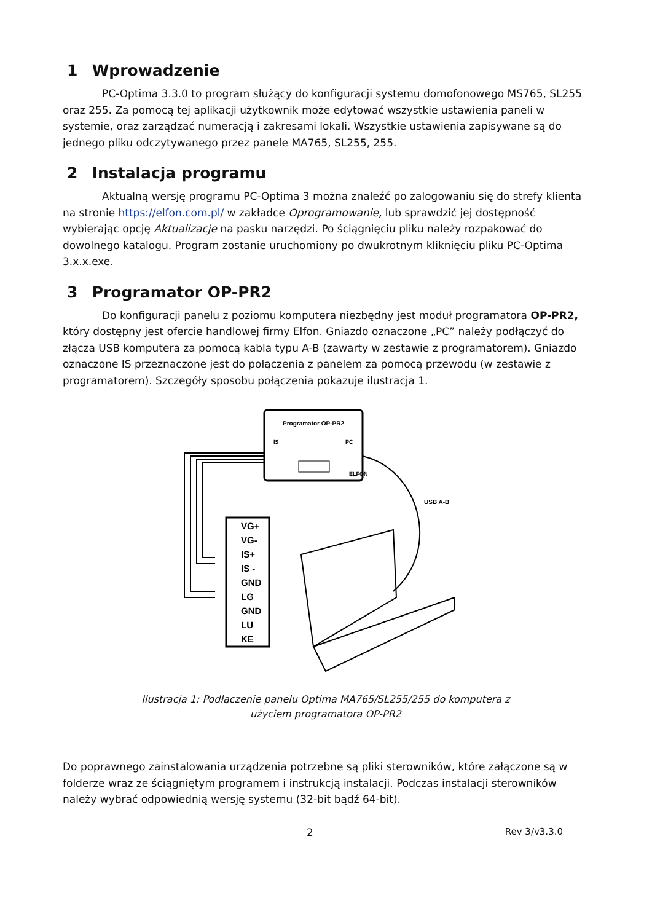1 Wprowadzenie
PC-Optima 3.3.0 to program służący do konfiguracji systemu domofonowego MS765, SL255 oraz 255. Za pomocą tej aplikacji użytkownik może edytować wszystkie ustawienia paneli w systemie, oraz zarządzać numeracją i zakresami lokali. Wszystkie ustawienia zapisywane są do jednego pliku odczytywanego przez panele MA765, SL255, 255.
2 Instalacja programu
Aktualną wersję programu PC-Optima 3 można znaleźć po zalogowaniu się do strefy klienta na stronie https://elfon.com.pl/ w zakładce Oprogramowanie, lub sprawdzić jej dostępność wybierając opcję Aktualizacje na pasku narzędzi. Po ściągnięciu pliku należy rozpakować do dowolnego katalogu. Program zostanie uruchomiony po dwukrotnym kliknięciu pliku PC-Optima 3.x.x.exe.
3 Programator OP-PR2
Do konfiguracji panelu z poziomu komputera niezbędny jest moduł programatora OP-PR2, który dostępny jest ofercie handlowej firmy Elfon. Gniazdo oznaczone „PC” należy podłączyć do złącza USB komputera za pomocą kabla typu A-B (zawarty w zestawie z programatorem). Gniazdo oznaczone IS przeznaczone jest do połączenia z panelem za pomocą przewodu (w zestawie z programatorem). Szczegóły sposobu połączenia pokazuje ilustracja 1.
Programator OP-PR2
IS
PC
ELFON
USB A-B
VG+
VG-
IS+
IS -
GND
LG
GND
LU
KE
Ilustracja 1: Podłączenie panelu Optima MA765/SL255/255 do komputera z
użyciem programatora OP-PR2
Do poprawnego zainstalowania urządzenia potrzebne są pliki sterowników, które załączone są w folderze wraz ze ściągniętym programem i instrukcją instalacji. Podczas instalacji sterowników należy wybrać odpowiednią wersję systemu (32-bit bądź 64-bit).
2 Rev 3/v3.3.0